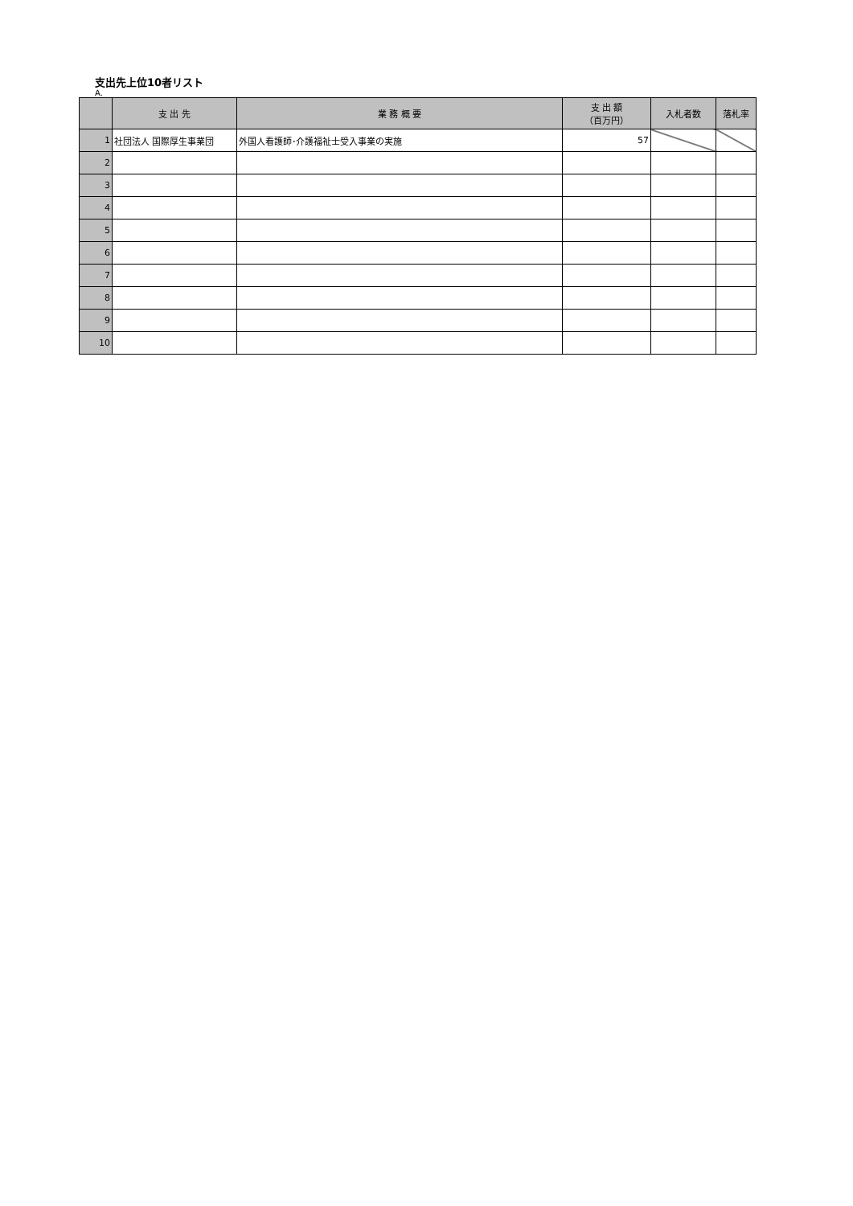支出先上位10者リスト
A.
| | 支 出 先 | 業 務 概 要 | 支 出 額 （百万円） | 入札者数 | 落札率 |
| --- | --- | --- | --- | --- | --- |
| 1 | 社団法人 国際厚生事業団 | 外国人看護師･介護福祉士受入事業の実施 | 57 | | |
| 2 | | | | | |
| 3 | | | | | |
| 4 | | | | | |
| 5 | | | | | |
| 6 | | | | | |
| 7 | | | | | |
| 8 | | | | | |
| 9 | | | | | |
| 10 | | | | | |